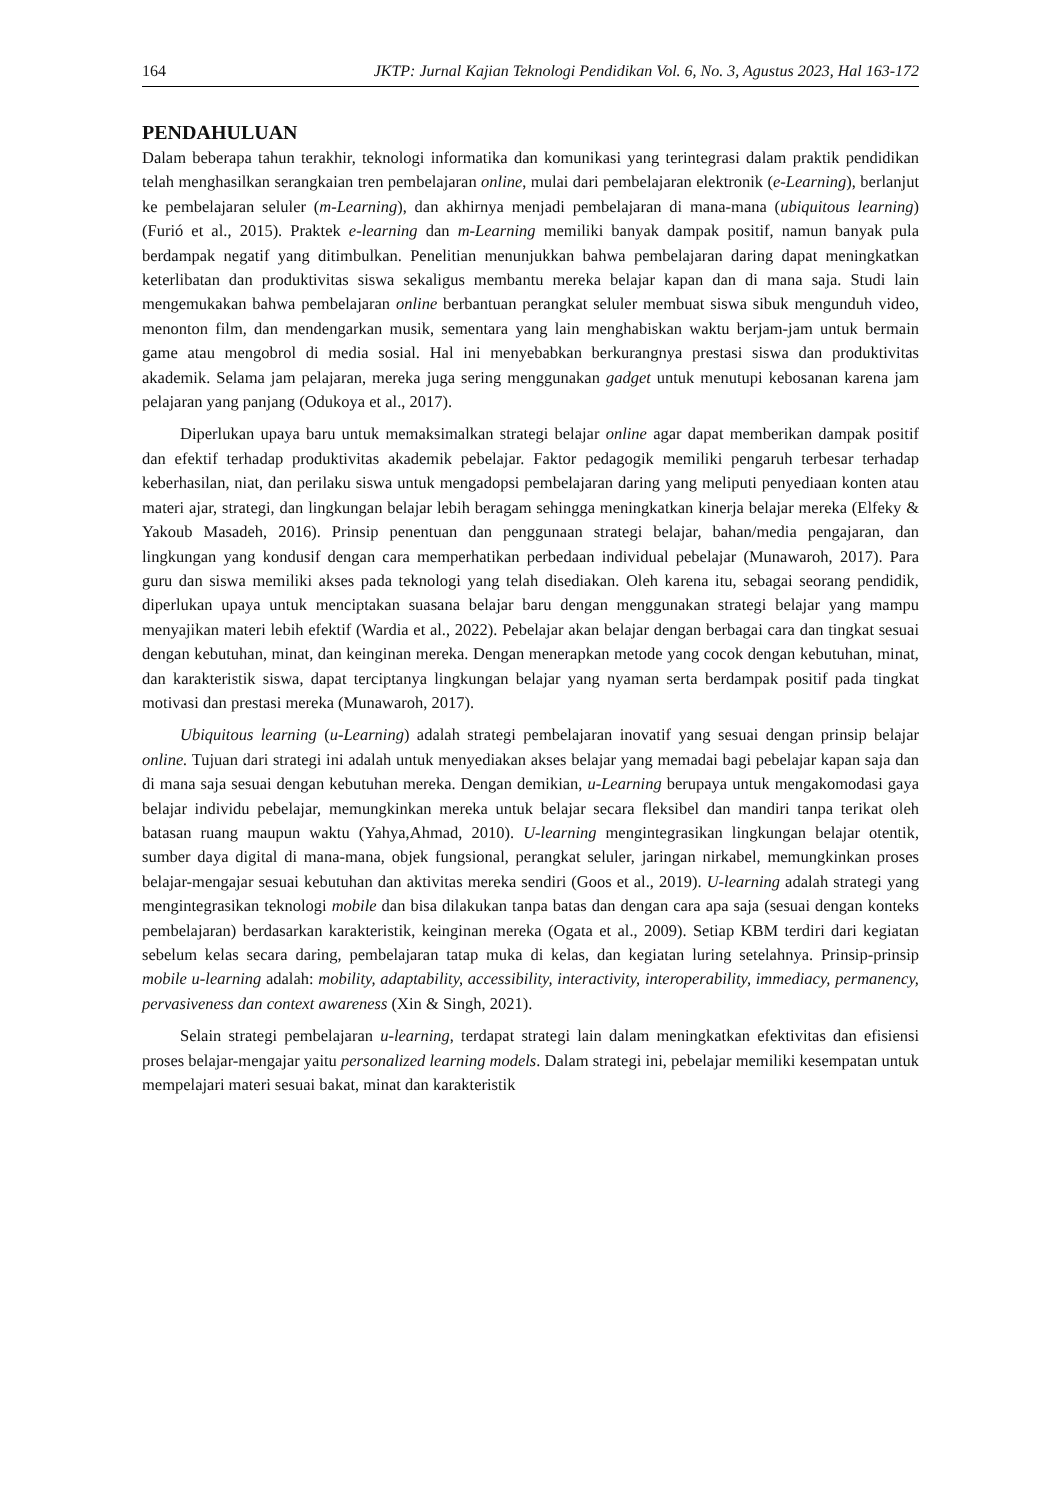164 JKTP: Jurnal Kajian Teknologi Pendidikan Vol. 6, No. 3, Agustus 2023, Hal 163-172
PENDAHULUAN
Dalam beberapa tahun terakhir, teknologi informatika dan komunikasi yang terintegrasi dalam praktik pendidikan telah menghasilkan serangkaian tren pembelajaran online, mulai dari pembelajaran elektronik (e-Learning), berlanjut ke pembelajaran seluler (m-Learning), dan akhirnya menjadi pembelajaran di mana-mana (ubiquitous learning) (Furió et al., 2015). Praktek e-learning dan m-Learning memiliki banyak dampak positif, namun banyak pula berdampak negatif yang ditimbulkan. Penelitian menunjukkan bahwa pembelajaran daring dapat meningkatkan keterlibatan dan produktivitas siswa sekaligus membantu mereka belajar kapan dan di mana saja. Studi lain mengemukakan bahwa pembelajaran online berbantuan perangkat seluler membuat siswa sibuk mengunduh video, menonton film, dan mendengarkan musik, sementara yang lain menghabiskan waktu berjam-jam untuk bermain game atau mengobrol di media sosial. Hal ini menyebabkan berkurangnya prestasi siswa dan produktivitas akademik. Selama jam pelajaran, mereka juga sering menggunakan gadget untuk menutupi kebosanan karena jam pelajaran yang panjang (Odukoya et al., 2017).
Diperlukan upaya baru untuk memaksimalkan strategi belajar online agar dapat memberikan dampak positif dan efektif terhadap produktivitas akademik pebelajar. Faktor pedagogik memiliki pengaruh terbesar terhadap keberhasilan, niat, dan perilaku siswa untuk mengadopsi pembelajaran daring yang meliputi penyediaan konten atau materi ajar, strategi, dan lingkungan belajar lebih beragam sehingga meningkatkan kinerja belajar mereka (Elfeky & Yakoub Masadeh, 2016). Prinsip penentuan dan penggunaan strategi belajar, bahan/media pengajaran, dan lingkungan yang kondusif dengan cara memperhatikan perbedaan individual pebelajar (Munawaroh, 2017). Para guru dan siswa memiliki akses pada teknologi yang telah disediakan. Oleh karena itu, sebagai seorang pendidik, diperlukan upaya untuk menciptakan suasana belajar baru dengan menggunakan strategi belajar yang mampu menyajikan materi lebih efektif (Wardia et al., 2022). Pebelajar akan belajar dengan berbagai cara dan tingkat sesuai dengan kebutuhan, minat, dan keinginan mereka. Dengan menerapkan metode yang cocok dengan kebutuhan, minat, dan karakteristik siswa, dapat terciptanya lingkungan belajar yang nyaman serta berdampak positif pada tingkat motivasi dan prestasi mereka (Munawaroh, 2017).
Ubiquitous learning (u-Learning) adalah strategi pembelajaran inovatif yang sesuai dengan prinsip belajar online. Tujuan dari strategi ini adalah untuk menyediakan akses belajar yang memadai bagi pebelajar kapan saja dan di mana saja sesuai dengan kebutuhan mereka. Dengan demikian, u-Learning berupaya untuk mengakomodasi gaya belajar individu pebelajar, memungkinkan mereka untuk belajar secara fleksibel dan mandiri tanpa terikat oleh batasan ruang maupun waktu (Yahya,Ahmad, 2010). U-learning mengintegrasikan lingkungan belajar otentik, sumber daya digital di mana-mana, objek fungsional, perangkat seluler, jaringan nirkabel, memungkinkan proses belajar-mengajar sesuai kebutuhan dan aktivitas mereka sendiri (Goos et al., 2019). U-learning adalah strategi yang mengintegrasikan teknologi mobile dan bisa dilakukan tanpa batas dan dengan cara apa saja (sesuai dengan konteks pembelajaran) berdasarkan karakteristik, keinginan mereka (Ogata et al., 2009). Setiap KBM terdiri dari kegiatan sebelum kelas secara daring, pembelajaran tatap muka di kelas, dan kegiatan luring setelahnya. Prinsip-prinsip mobile u-learning adalah: mobility, adaptability, accessibility, interactivity, interoperability, immediacy, permanency, pervasiveness dan context awareness (Xin & Singh, 2021).
Selain strategi pembelajaran u-learning, terdapat strategi lain dalam meningkatkan efektivitas dan efisiensi proses belajar-mengajar yaitu personalized learning models. Dalam strategi ini, pebelajar memiliki kesempatan untuk mempelajari materi sesuai bakat, minat dan karakteristik